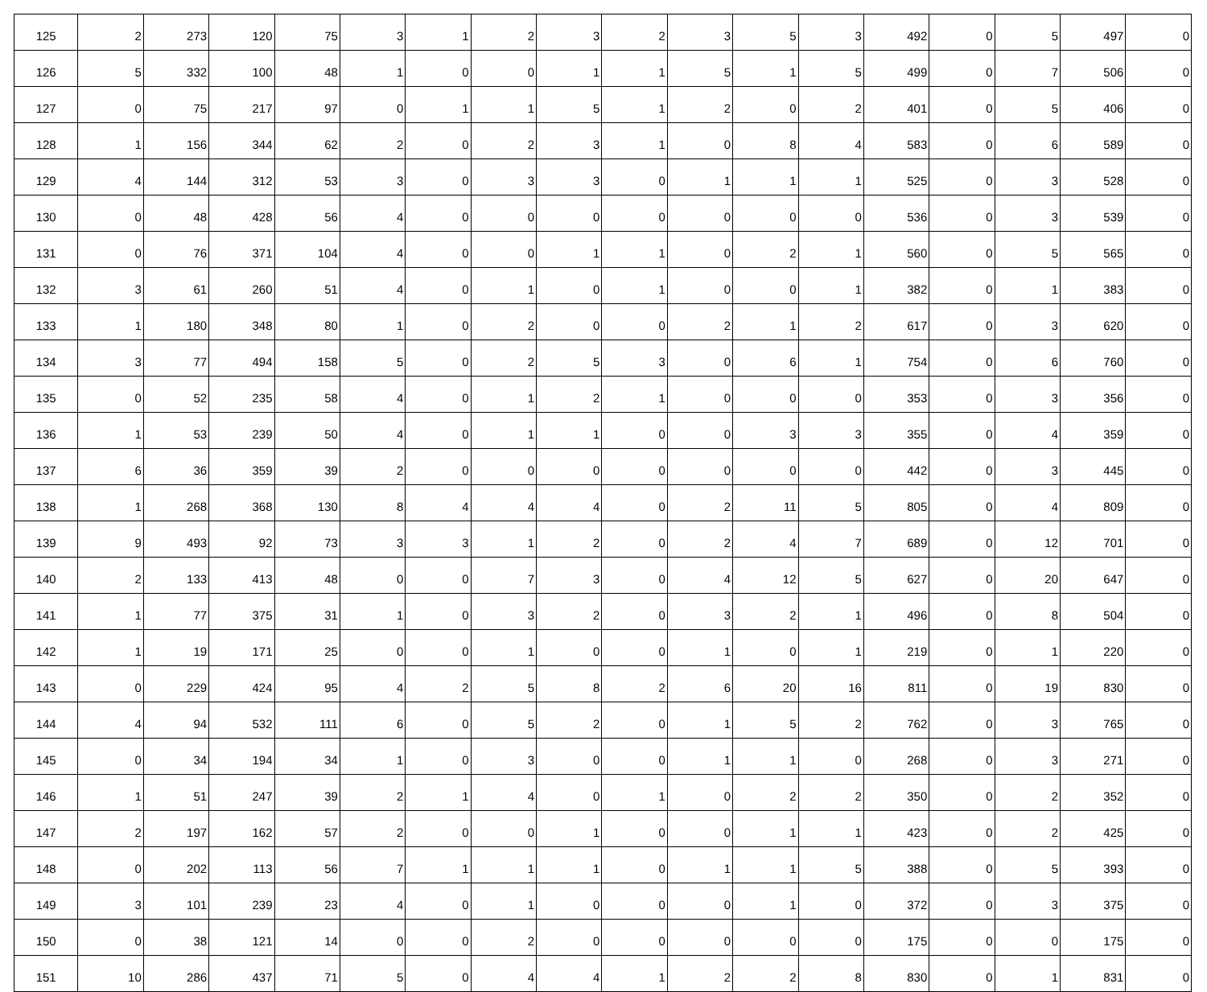| 125 | 2 | 273 | 120 | 75 | 3 | 1 | 2 | 3 | 2 | 3 | 5 | 3 | 492 | 0 | 5 | 497 | 0 |
| 126 | 5 | 332 | 100 | 48 | 1 | 0 | 0 | 1 | 1 | 5 | 1 | 5 | 499 | 0 | 7 | 506 | 0 |
| 127 | 0 | 75 | 217 | 97 | 0 | 1 | 1 | 5 | 1 | 2 | 0 | 2 | 401 | 0 | 5 | 406 | 0 |
| 128 | 1 | 156 | 344 | 62 | 2 | 0 | 2 | 3 | 1 | 0 | 8 | 4 | 583 | 0 | 6 | 589 | 0 |
| 129 | 4 | 144 | 312 | 53 | 3 | 0 | 3 | 3 | 0 | 1 | 1 | 1 | 525 | 0 | 3 | 528 | 0 |
| 130 | 0 | 48 | 428 | 56 | 4 | 0 | 0 | 0 | 0 | 0 | 0 | 0 | 536 | 0 | 3 | 539 | 0 |
| 131 | 0 | 76 | 371 | 104 | 4 | 0 | 0 | 1 | 1 | 0 | 2 | 1 | 560 | 0 | 5 | 565 | 0 |
| 132 | 3 | 61 | 260 | 51 | 4 | 0 | 1 | 0 | 1 | 0 | 0 | 1 | 382 | 0 | 1 | 383 | 0 |
| 133 | 1 | 180 | 348 | 80 | 1 | 0 | 2 | 0 | 0 | 2 | 1 | 2 | 617 | 0 | 3 | 620 | 0 |
| 134 | 3 | 77 | 494 | 158 | 5 | 0 | 2 | 5 | 3 | 0 | 6 | 1 | 754 | 0 | 6 | 760 | 0 |
| 135 | 0 | 52 | 235 | 58 | 4 | 0 | 1 | 2 | 1 | 0 | 0 | 0 | 353 | 0 | 3 | 356 | 0 |
| 136 | 1 | 53 | 239 | 50 | 4 | 0 | 1 | 1 | 0 | 0 | 3 | 3 | 355 | 0 | 4 | 359 | 0 |
| 137 | 6 | 36 | 359 | 39 | 2 | 0 | 0 | 0 | 0 | 0 | 0 | 0 | 442 | 0 | 3 | 445 | 0 |
| 138 | 1 | 268 | 368 | 130 | 8 | 4 | 4 | 4 | 0 | 2 | 11 | 5 | 805 | 0 | 4 | 809 | 0 |
| 139 | 9 | 493 | 92 | 73 | 3 | 3 | 1 | 2 | 0 | 2 | 4 | 7 | 689 | 0 | 12 | 701 | 0 |
| 140 | 2 | 133 | 413 | 48 | 0 | 0 | 7 | 3 | 0 | 4 | 12 | 5 | 627 | 0 | 20 | 647 | 0 |
| 141 | 1 | 77 | 375 | 31 | 1 | 0 | 3 | 2 | 0 | 3 | 2 | 1 | 496 | 0 | 8 | 504 | 0 |
| 142 | 1 | 19 | 171 | 25 | 0 | 0 | 1 | 0 | 0 | 1 | 0 | 1 | 219 | 0 | 1 | 220 | 0 |
| 143 | 0 | 229 | 424 | 95 | 4 | 2 | 5 | 8 | 2 | 6 | 20 | 16 | 811 | 0 | 19 | 830 | 0 |
| 144 | 4 | 94 | 532 | 111 | 6 | 0 | 5 | 2 | 0 | 1 | 5 | 2 | 762 | 0 | 3 | 765 | 0 |
| 145 | 0 | 34 | 194 | 34 | 1 | 0 | 3 | 0 | 0 | 1 | 1 | 0 | 268 | 0 | 3 | 271 | 0 |
| 146 | 1 | 51 | 247 | 39 | 2 | 1 | 4 | 0 | 1 | 0 | 2 | 2 | 350 | 0 | 2 | 352 | 0 |
| 147 | 2 | 197 | 162 | 57 | 2 | 0 | 0 | 1 | 0 | 0 | 1 | 1 | 423 | 0 | 2 | 425 | 0 |
| 148 | 0 | 202 | 113 | 56 | 7 | 1 | 1 | 1 | 0 | 1 | 1 | 5 | 388 | 0 | 5 | 393 | 0 |
| 149 | 3 | 101 | 239 | 23 | 4 | 0 | 1 | 0 | 0 | 0 | 1 | 0 | 372 | 0 | 3 | 375 | 0 |
| 150 | 0 | 38 | 121 | 14 | 0 | 0 | 2 | 0 | 0 | 0 | 0 | 0 | 175 | 0 | 0 | 175 | 0 |
| 151 | 10 | 286 | 437 | 71 | 5 | 0 | 4 | 4 | 1 | 2 | 2 | 8 | 830 | 0 | 1 | 831 | 0 |